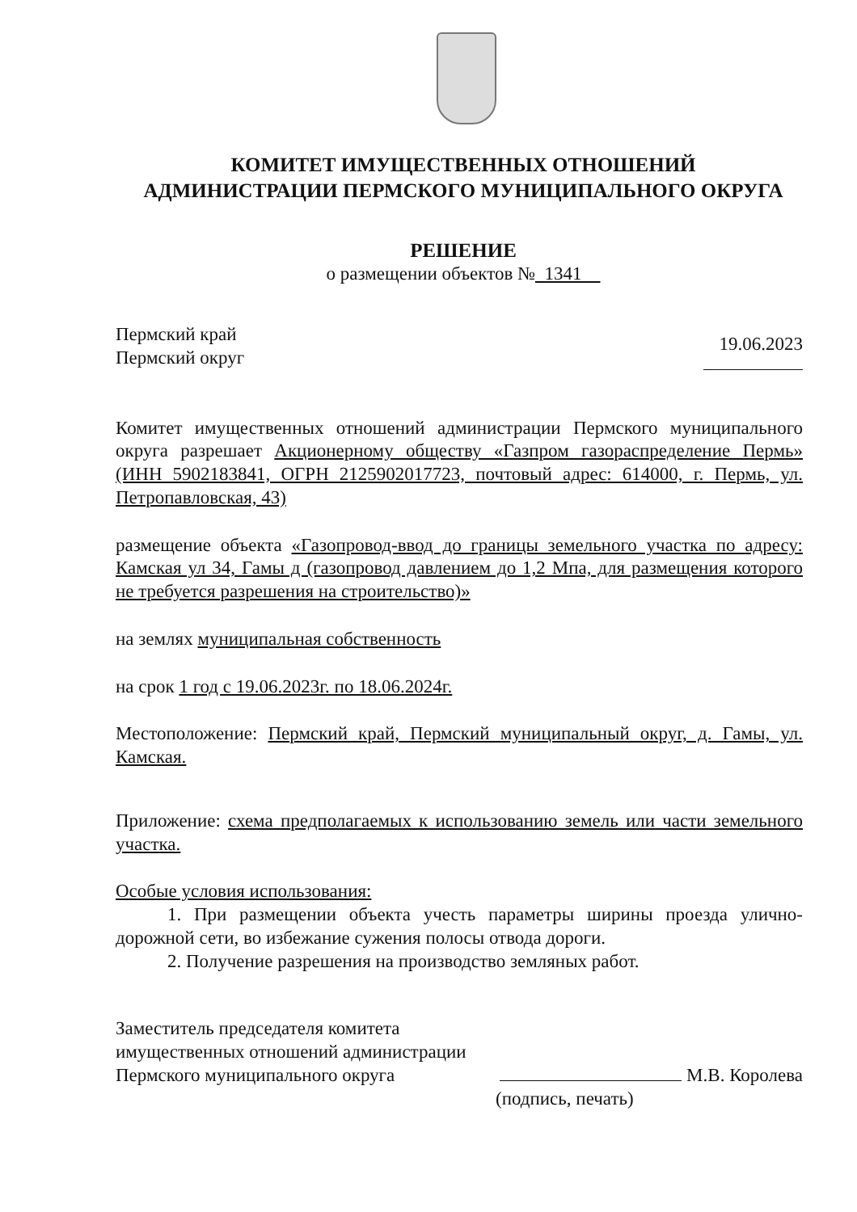КОМИТЕТ ИМУЩЕСТВЕННЫХ ОТНОШЕНИЙ
АДМИНИСТРАЦИИ ПЕРМСКОГО МУНИЦИПАЛЬНОГО ОКРУГА
РЕШЕНИЕ
о размещении объектов № 1341
Пермский край
Пермский округ
19.06.2023
Комитет имущественных отношений администрации Пермского муниципального округа разрешает Акционерному обществу «Газпром газораспределение Пермь» (ИНН 5902183841, ОГРН 2125902017723, почтовый адрес: 614000, г. Пермь, ул. Петропавловская, 43)
размещение объекта «Газопровод-ввод до границы земельного участка по адресу: Камская ул 34, Гамы д (газопровод давлением до 1,2 Мпа, для размещения которого не требуется разрешения на строительство)»
на землях муниципальная собственность
на срок 1 год с 19.06.2023г. по 18.06.2024г.
Местоположение: Пермский край, Пермский муниципальный округ, д. Гамы, ул. Камская.
Приложение: схема предполагаемых к использованию земель или части земельного участка.
Особые условия использования:
1. При размещении объекта учесть параметры ширины проезда улично-дорожной сети, во избежание сужения полосы отвода дороги.
2. Получение разрешения на производство земляных работ.
Заместитель председателя комитета
имущественных отношений администрации
Пермского муниципального округа
М.В. Королева
(подпись, печать)